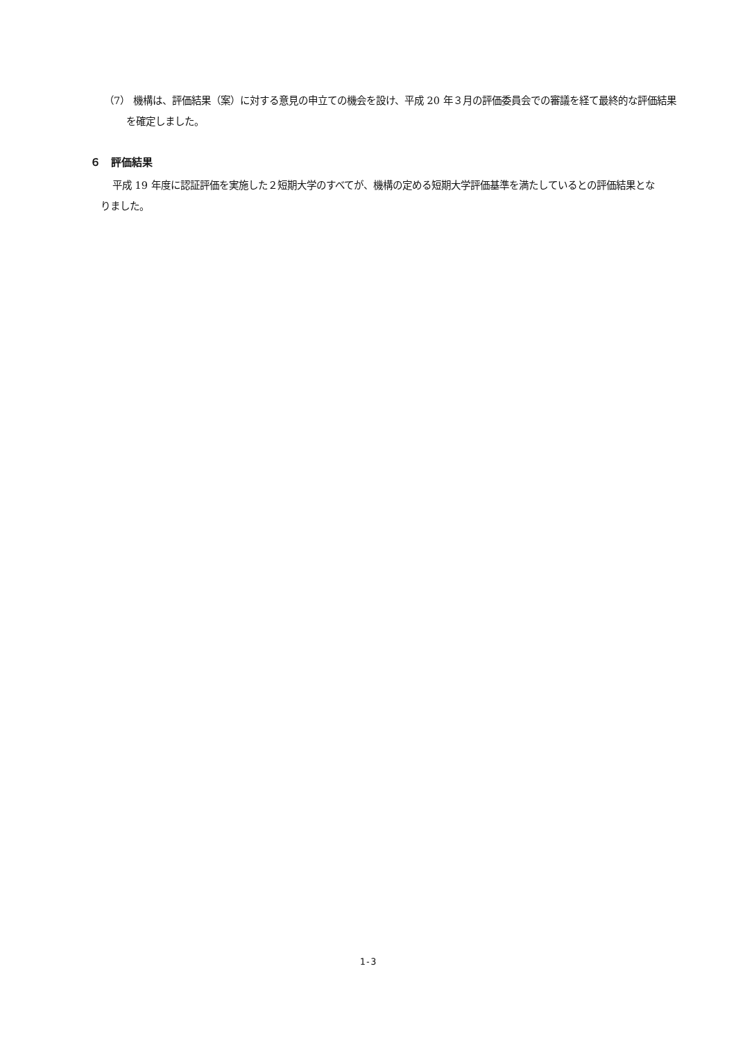（7） 機構は、評価結果（案）に対する意見の申立ての機会を設け、平成 20 年３月の評価委員会での審議を経て最終的な評価結果を確定しました。
６　評価結果
平成 19 年度に認証評価を実施した２短期大学のすべてが、機構の定める短期大学評価基準を満たしているとの評価結果となりました。
1-3